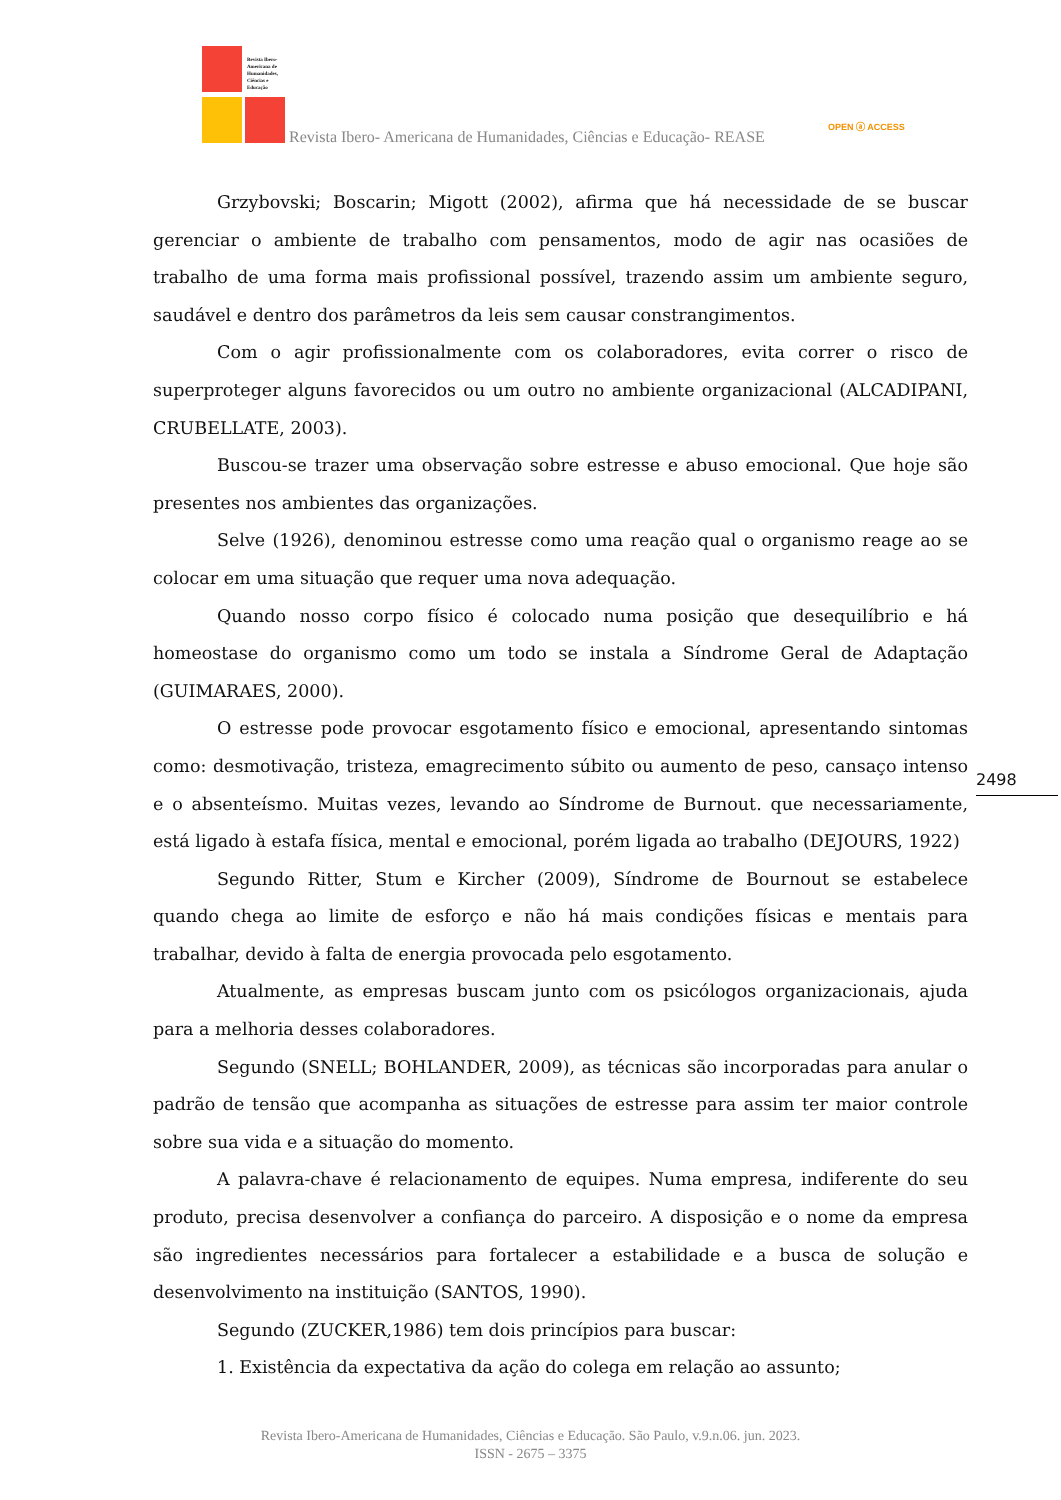Revista Ibero-
Americana de
Humanidades,
Ciências e
Educação
Revista Ibero- Americana de Humanidades, Ciências e Educação- REASE
OPEN ⓐ ACCESS
Grzybovski; Boscarin; Migott (2002), afirma que há necessidade de se buscar gerenciar o ambiente de trabalho com pensamentos, modo de agir nas ocasiões de trabalho de uma forma mais profissional possível, trazendo assim um ambiente seguro, saudável e dentro dos parâmetros da leis sem causar constrangimentos.
Com o agir profissionalmente com os colaboradores, evita correr o risco de superproteger alguns favorecidos ou um outro no ambiente organizacional (ALCADIPANI, CRUBELLATE, 2003).
Buscou-se trazer uma observação sobre estresse e abuso emocional. Que hoje são presentes nos ambientes das organizações.
Selve (1926), denominou estresse como uma reação qual o organismo reage ao se colocar em uma situação que requer uma nova adequação.
Quando nosso corpo físico é colocado numa posição que desequilíbrio e há homeostase do organismo como um todo se instala a Síndrome Geral de Adaptação (GUIMARAES, 2000).
O estresse pode provocar esgotamento físico e emocional, apresentando sintomas como: desmotivação, tristeza, emagrecimento súbito ou aumento de peso, cansaço intenso e o absenteísmo. Muitas vezes, levando ao Síndrome de Burnout. que necessariamente, está ligado à estafa física, mental e emocional, porém ligada ao trabalho (DEJOURS, 1922)
Segundo Ritter, Stum e Kircher (2009), Síndrome de Bournout se estabelece quando chega ao limite de esforço e não há mais condições físicas e mentais para trabalhar, devido à falta de energia provocada pelo esgotamento.
Atualmente, as empresas buscam junto com os psicólogos organizacionais, ajuda para a melhoria desses colaboradores.
Segundo (SNELL; BOHLANDER, 2009), as técnicas são incorporadas para anular o padrão de tensão que acompanha as situações de estresse para assim ter maior controle sobre sua vida e a situação do momento.
A palavra-chave é relacionamento de equipes. Numa empresa, indiferente do seu produto, precisa desenvolver a confiança do parceiro. A disposição e o nome da empresa são ingredientes necessários para fortalecer a estabilidade e a busca de solução e desenvolvimento na instituição (SANTOS, 1990).
Segundo (ZUCKER,1986) tem dois princípios para buscar:
1. Existência da expectativa da ação do colega em relação ao assunto;
2498
Revista Ibero-Americana de Humanidades, Ciências e Educação. São Paulo, v.9.n.06. jun. 2023.
ISSN - 2675 – 3375